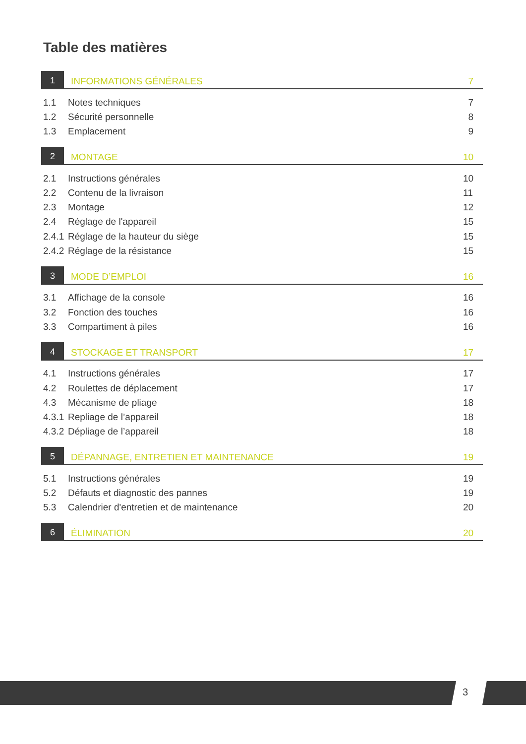Table des matières
1 INFORMATIONS GÉNÉRALES 7
1.1 Notes techniques 7
1.2 Sécurité personnelle 8
1.3 Emplacement 9
2 MONTAGE 10
2.1 Instructions générales 10
2.2 Contenu de la livraison 11
2.3 Montage 12
2.4 Réglage de l'appareil 15
2.4.1 Réglage de la hauteur du siège 15
2.4.2 Réglage de la résistance 15
3 MODE D’EMPLOI 16
3.1 Affichage de la console 16
3.2 Fonction des touches 16
3.3 Compartiment à piles 16
4 STOCKAGE ET TRANSPORT 17
4.1 Instructions générales 17
4.2 Roulettes de déplacement 17
4.3 Mécanisme de pliage 18
4.3.1 Repliage de l’appareil 18
4.3.2 Dépliage de l’appareil 18
5 DÉPANNAGE, ENTRETIEN ET MAINTENANCE 19
5.1 Instructions générales 19
5.2 Défauts et diagnostic des pannes 19
5.3 Calendrier d'entretien et de maintenance 20
6 ÉLIMINATION 20
3